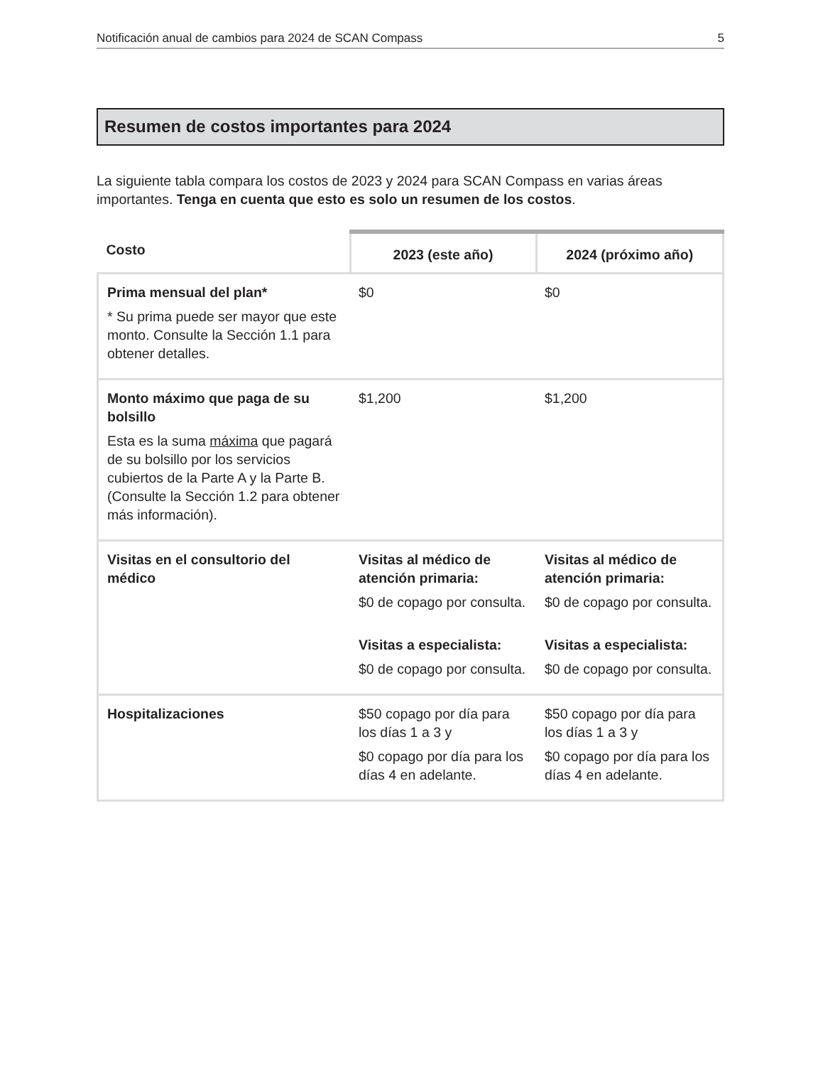Notificación anual de cambios para 2024 de SCAN Compass 5
Resumen de costos importantes para 2024
La siguiente tabla compara los costos de 2023 y 2024 para SCAN Compass en varias áreas importantes. Tenga en cuenta que esto es solo un resumen de los costos.
| Costo | 2023 (este año) | 2024 (próximo año) |
| --- | --- | --- |
| Prima mensual del plan* * Su prima puede ser mayor que este monto. Consulte la Sección 1.1 para obtener detalles. | $0 | $0 |
| Monto máximo que paga de su bolsillo Esta es la suma máxima que pagará de su bolsillo por los servicios cubiertos de la Parte A y la Parte B. (Consulte la Sección 1.2 para obtener más información). | $1,200 | $1,200 |
| Visitas en el consultorio del médico | Visitas al médico de atención primaria: $0 de copago por consulta. Visitas a especialista: $0 de copago por consulta. | Visitas al médico de atención primaria: $0 de copago por consulta. Visitas a especialista: $0 de copago por consulta. |
| Hospitalizaciones | $50 copago por día para los días 1 a 3 y $0 copago por día para los días 4 en adelante. | $50 copago por día para los días 1 a 3 y $0 copago por día para los días 4 en adelante. |